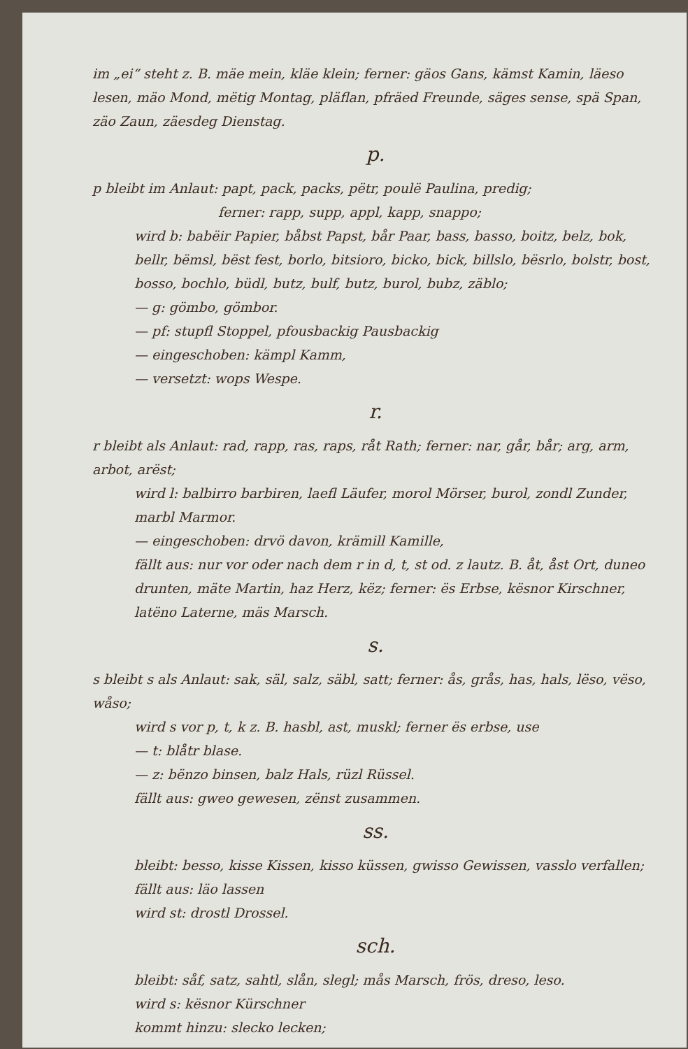im „ei“ steht z. B. mäe mein, kläe klein; ferner: gäos Gans, kämst Kamin, läeso lesen, mäo Mond, mëtig Montag, pläflan, pfräed Freunde, säges sense, spä Span, zäo Zaun, zäesdeg Dienstag.
p.
p bleibt im Anlaut: papt, pack, packs, pëtr, poulë Paulina, predig;
ferner: rapp, supp, appl, kapp, snappo;
wird b: babëir Papier, båbst Papst, bår Paar, bass, basso, boitz, belz, bok, bellr, bëmsl, bëst fest, borlo, bitsioro, bicko, bick, billslo, bësrlo, bolstr, bost, bosso, bochlo, büdl, butz, bulf, butz, burol, bubz, zäblo;
— g: gömbo, gömbor.
— pf: stupfl Stoppel, pfousbackig Pausbackig
— eingeschoben: kämpl Kamm,
— versetzt: wops Wespe.
r.
r bleibt als Anlaut: rad, rapp, ras, raps, råt Rath; ferner: nar, går, bår; arg, arm, arbot, arëst;
wird l: balbirro barbiren, laefl Läufer, morol Mörser, burol, zondl Zunder, marbl Marmor.
— eingeschoben: drvö davon, krämill Kamille,
fällt aus: nur vor oder nach dem r in d, t, st od. z lautz. B. åt, åst Ort, duneo drunten, mäte Martin, haz Herz, këz; ferner: ës Erbse, kësnor Kirschner, latëno Laterne, mäs Marsch.
s.
s bleibt s als Anlaut: sak, säl, salz, säbl, satt; ferner: ås, grås, has, hals, lëso, vëso, wåso;
wird s vor p, t, k z. B. hasbl, ast, muskl; ferner ës erbse, use
— t: blåtr blase.
— z: bënzo binsen, balz Hals, rüzl Rüssel.
fällt aus: gweo gewesen, zënst zusammen.
ss.
bleibt: besso, kisse Kissen, kisso küssen, gwisso Gewissen, vasslo verfallen;
fällt aus: läo lassen
wird st: drostl Drossel.
sch.
bleibt: såf, satz, sahtl, slån, slegl; mås Marsch, frös, dreso, leso.
wird s: kësnor Kürschner
kommt hinzu: slecko lecken;